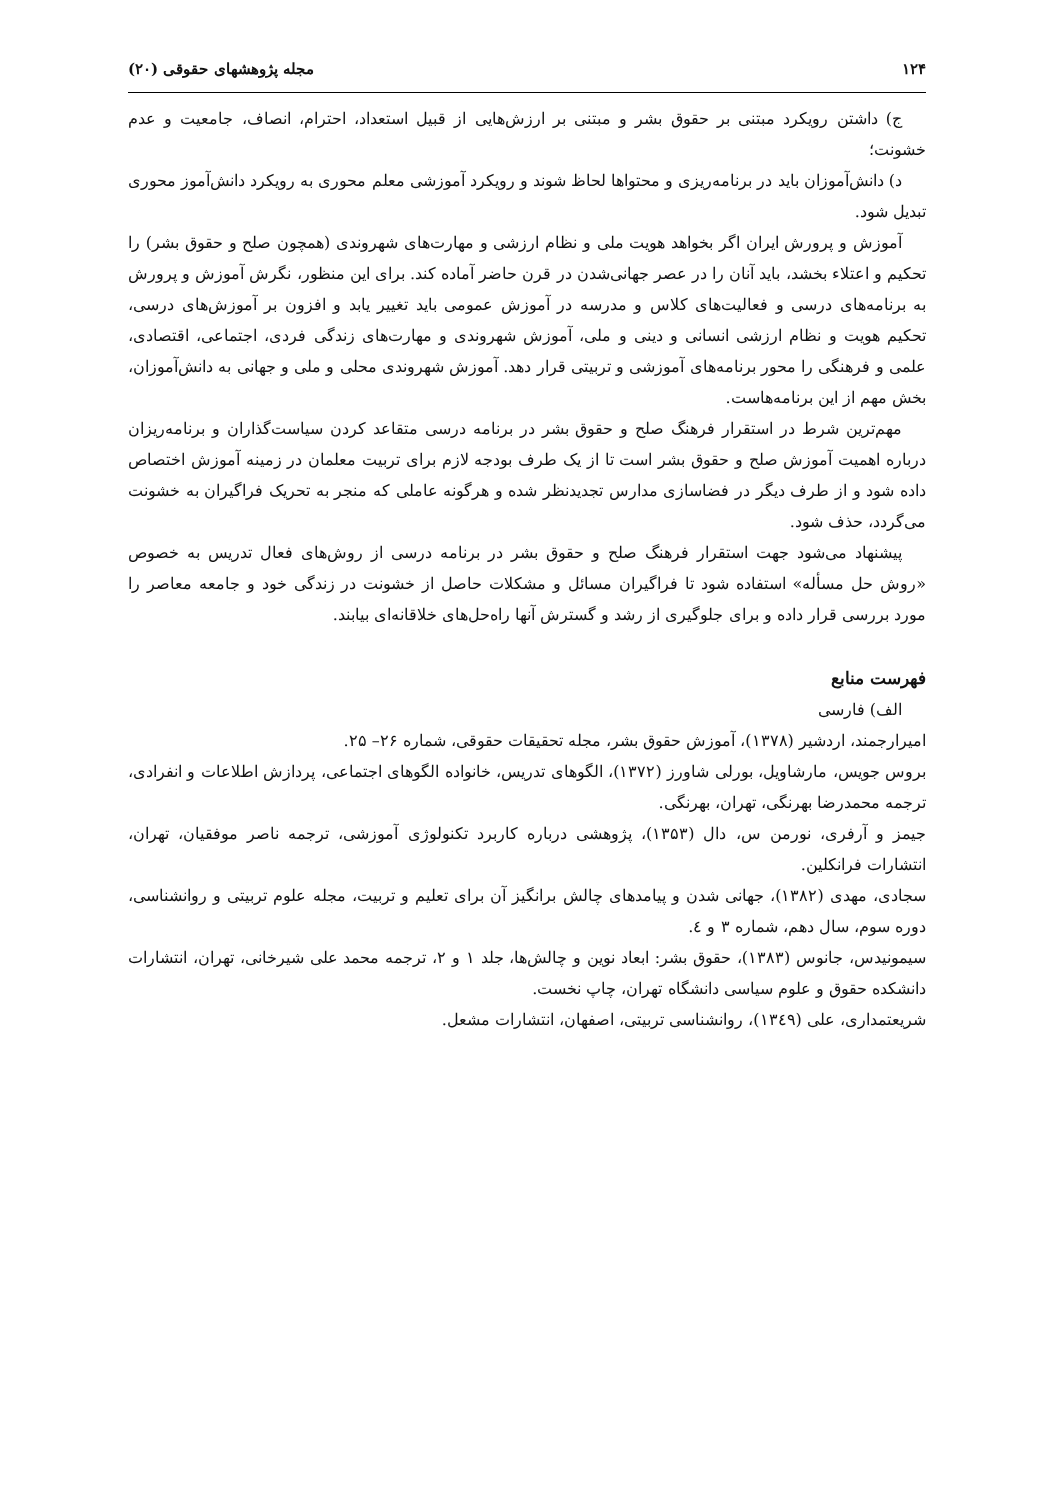۱۲۴ مجله پژوهشهای حقوقی (۲۰)
ج) داشتن رویکرد مبتنی بر حقوق بشر و مبتنی بر ارزش‌هایی از قبیل استعداد، احترام، انصاف، جامعیت و عدم خشونت؛
د) دانش‌آموزان باید در برنامه‌ریزی و محتواها لحاظ شوند و رویکرد آموزشی معلم محوری به رویکرد دانش‌آموز محوری تبدیل شود.
آموزش و پرورش ایران اگر بخواهد هویت ملی و نظام ارزشی و مهارت‌های شهروندی (همچون صلح و حقوق بشر) را تحکیم و اعتلاء بخشد، باید آنان را در عصر جهانی‌شدن در قرن حاضر آماده کند. برای این منظور، نگرش آموزش و پرورش به برنامه‌های درسی و فعالیت‌های کلاس و مدرسه در آموزش عمومی باید تغییر یابد و افزون بر آموزش‌های درسی، تحکیم هویت و نظام ارزشی انسانی و دینی و ملی، آموزش شهروندی و مهارت‌های زندگی فردی، اجتماعی، اقتصادی، علمی و فرهنگی را محور برنامه‌های آموزشی و تربیتی قرار دهد. آموزش شهروندی محلی و ملی و جهانی به دانش‌آموزان، بخش مهم از این برنامه‌هاست.
مهم‌ترین شرط در استقرار فرهنگ صلح و حقوق بشر در برنامه درسی متقاعد کردن سیاست‌گذاران و برنامه‌ریزان درباره اهمیت آموزش صلح و حقوق بشر است تا از یک طرف بودجه لازم برای تربیت معلمان در زمینه آموزش اختصاص داده شود و از طرف دیگر در فضاسازی مدارس تجدیدنظر شده و هرگونه عاملی که منجر به تحریک فراگیران به خشونت می‌گردد، حذف شود.
پیشنهاد می‌شود جهت استقرار فرهنگ صلح و حقوق بشر در برنامه درسی از روش‌های فعال تدریس به خصوص «روش حل مسأله» استفاده شود تا فراگیران مسائل و مشکلات حاصل از خشونت در زندگی خود و جامعه معاصر را مورد بررسی قرار داده و برای جلوگیری از رشد و گسترش آنها راه‌حل‌های خلاقانه‌ای بیابند.
فهرست منابع
الف) فارسی
امیرارجمند، اردشیر (۱۳۷۸)، آموزش حقوق بشر، مجله تحقیقات حقوقی، شماره ۲۶– ۲۵.
بروس جویس، مارشاویل، بورلی شاورز (۱۳۷۲)، الگوهای تدریس، خانواده الگوهای اجتماعی، پردازش اطلاعات و انفرادی، ترجمه محمدرضا بهرنگی، تهران، بهرنگی.
جیمز و آرفری، نورمن س، دال (۱۳۵۳)، پژوهشی درباره کاربرد تکنولوژی آموزشی، ترجمه ناصر موفقیان، تهران، انتشارات فرانکلین.
سجادی، مهدی (۱۳۸۲)، جهانی شدن و پیامدهای چالش برانگیز آن برای تعلیم و تربیت، مجله علوم تربیتی و روانشناسی، دوره سوم، سال دهم، شماره ۳ و ٤.
سیمونیدس، جانوس (۱۳۸۳)، حقوق بشر: ابعاد نوین و چالش‌ها، جلد ۱ و ۲، ترجمه محمد علی شیرخانی، تهران، انتشارات دانشکده حقوق و علوم سیاسی دانشگاه تهران، چاپ نخست.
شریعتمداری، علی (۱۳٤۹)، روانشناسی تربیتی، اصفهان، انتشارات مشعل.